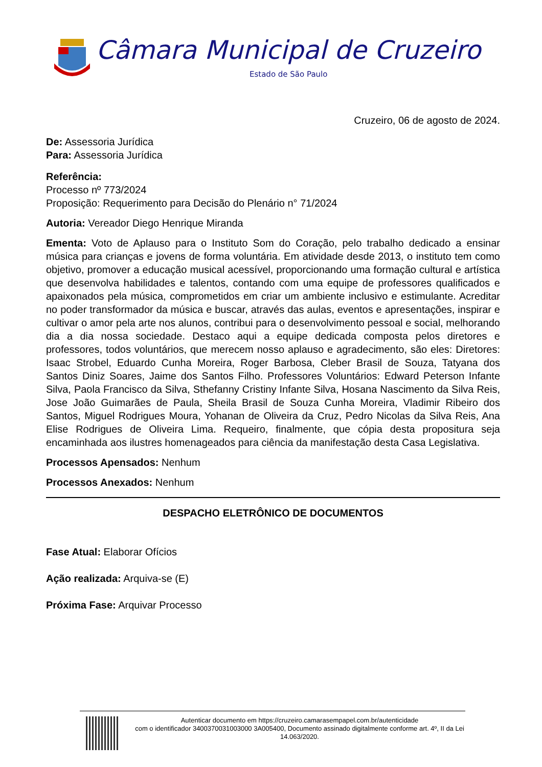Câmara Municipal de Cruzeiro
Estado de São Paulo
Cruzeiro, 06 de agosto de 2024.
De: Assessoria Jurídica
Para: Assessoria Jurídica
Referência:
Processo nº 773/2024
Proposição: Requerimento para Decisão do Plenário n° 71/2024
Autoria: Vereador Diego Henrique Miranda
Ementa: Voto de Aplauso para o Instituto Som do Coração, pelo trabalho dedicado a ensinar música para crianças e jovens de forma voluntária. Em atividade desde 2013, o instituto tem como objetivo, promover a educação musical acessível, proporcionando uma formação cultural e artística que desenvolva habilidades e talentos, contando com uma equipe de professores qualificados e apaixonados pela música, comprometidos em criar um ambiente inclusivo e estimulante. Acreditar no poder transformador da música e buscar, através das aulas, eventos e apresentações, inspirar e cultivar o amor pela arte nos alunos, contribui para o desenvolvimento pessoal e social, melhorando dia a dia nossa sociedade. Destaco aqui a equipe dedicada composta pelos diretores e professores, todos voluntários, que merecem nosso aplauso e agradecimento, são eles: Diretores: Isaac Strobel, Eduardo Cunha Moreira, Roger Barbosa, Cleber Brasil de Souza, Tatyana dos Santos Diniz Soares, Jaime dos Santos Filho. Professores Voluntários: Edward Peterson Infante Silva, Paola Francisco da Silva, Sthefanny Cristiny Infante Silva, Hosana Nascimento da Silva Reis, Jose João Guimarães de Paula, Sheila Brasil de Souza Cunha Moreira, Vladimir Ribeiro dos Santos, Miguel Rodrigues Moura, Yohanan de Oliveira da Cruz, Pedro Nicolas da Silva Reis, Ana Elise Rodrigues de Oliveira Lima. Requeiro, finalmente, que cópia desta propositura seja encaminhada aos ilustres homenageados para ciência da manifestação desta Casa Legislativa.
Processos Apensados: Nenhum
Processos Anexados: Nenhum
DESPACHO ELETRÔNICO DE DOCUMENTOS
Fase Atual: Elaborar Ofícios
Ação realizada: Arquiva-se (E)
Próxima Fase: Arquivar Processo
Autenticar documento em https://cruzeiro.camarasempapel.com.br/autenticidade
com o identificador 3400370031003000 3A005400, Documento assinado digitalmente conforme art. 4º, II da Lei 14.063/2020.